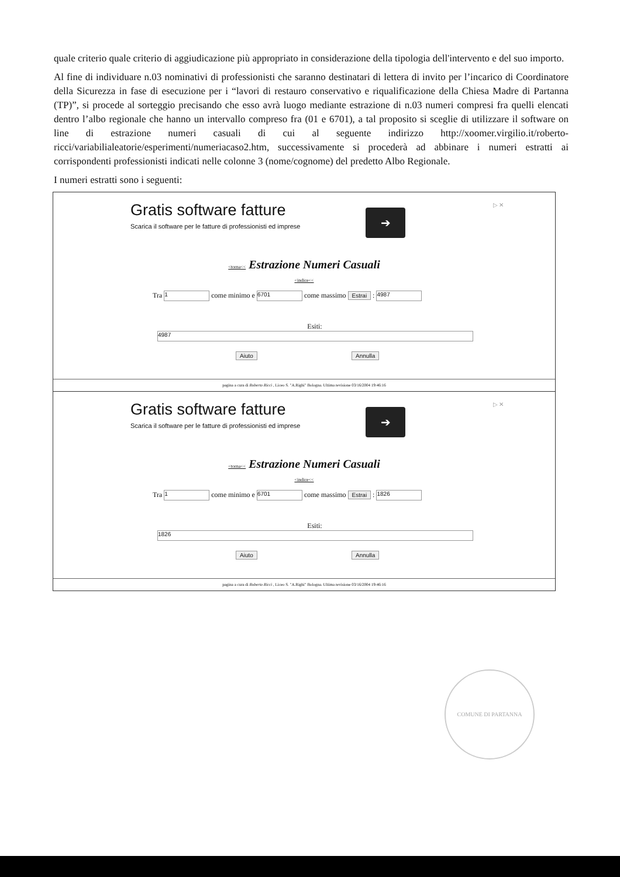quale criterio quale criterio di aggiudicazione più appropriato in considerazione della tipologia dell'intervento e del suo importo.
Al fine di individuare n.03 nominativi di professionisti che saranno destinatari di lettera di invito per l’incarico di Coordinatore della Sicurezza in fase di esecuzione per i “lavori di restauro conservativo e riqualificazione della Chiesa Madre di Partanna (TP)”, si procede al sorteggio precisando che esso avrà luogo mediante estrazione di n.03 numeri compresi fra quelli elencati dentro l’albo regionale che hanno un intervallo compreso fra (01 e 6701), a tal proposito si sceglie di utilizzare il software on line di estrazione numeri casuali di cui al seguente indirizzo http://xoomer.virgilio.it/roberto-ricci/variabilialeatorie/esperimenti/numeriacaso2.htm, successivamente si procederà ad abbinare i numeri estratti ai corrispondenti professionisti indicati nelle colonne 3 (nome/cognome) del predetto Albo Regionale.
I numeri estratti sono i seguenti:
Gratis software fatture
Scarica il software per le fatture di professionisti ed imprese
➔
▷ ✕
<torna<< Estrazione Numeri Casuali
<indice<<
Tra 1 come minimo e 6701 come massimo Estrai : 4987
Esiti:
4987
Aiuto Annulla
pagina a cura di Roberto Ricci , Liceo S. "A.Righi" Bologna. Ultima revisione 03/16/2004 19:46:16
Gratis software fatture
Scarica il software per le fatture di professionisti ed imprese
➔
▷ ✕
<torna<< Estrazione Numeri Casuali
<indice<<
Tra 1 come minimo e 6701 come massimo Estrai : 1826
Esiti:
1826
Aiuto Annulla
pagina a cura di Roberto Ricci , Liceo S. "A.Righi" Bologna. Ultima revisione 03/16/2004 19:46:16
COMUNE DI PARTANNA